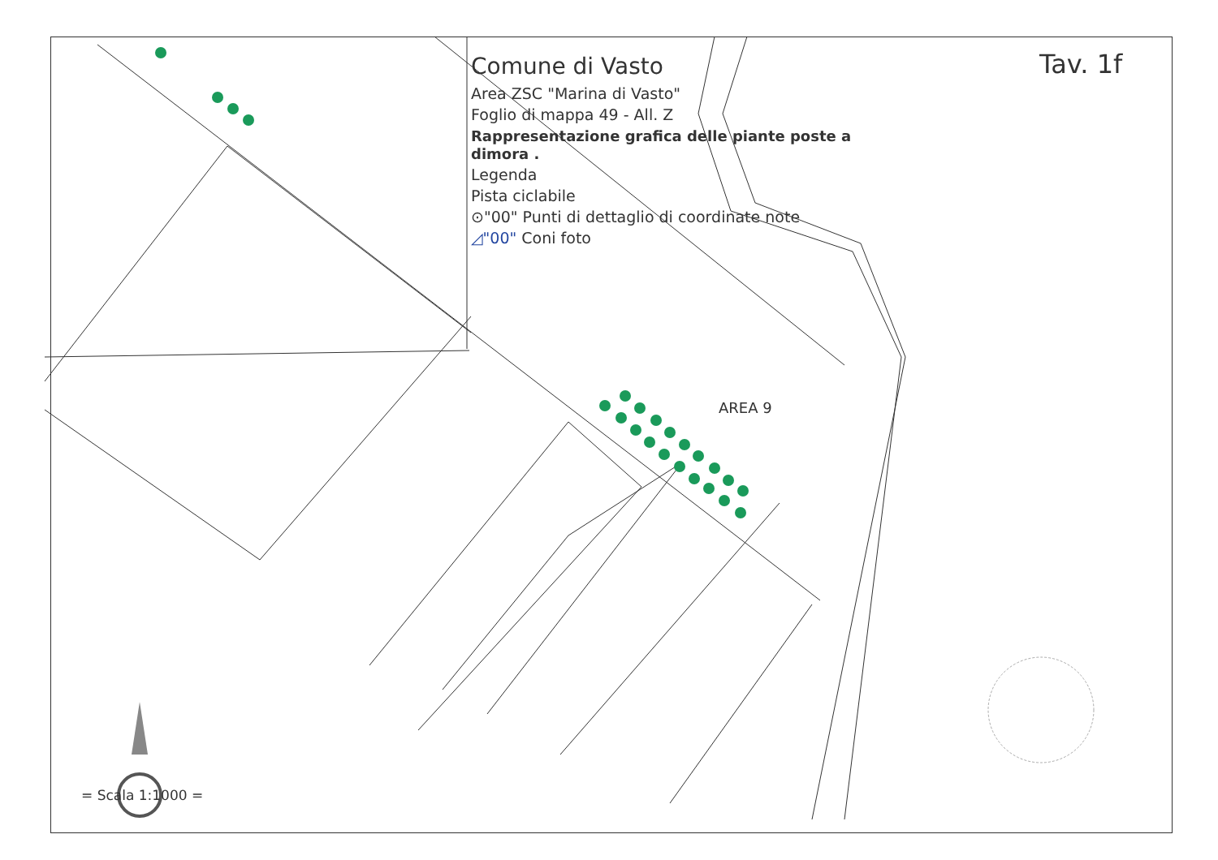Comune di Vasto
Area ZSC "Marina di Vasto"
Foglio di mappa 49 - All. Z
Rappresentazione grafica delle piante poste a dimora .
Legenda
Pista ciclabile
⊙"00" Punti di dettaglio di coordinate note
◿"00" Coni foto
Tav. 1f
AREA 9
= Scala 1:1000 =